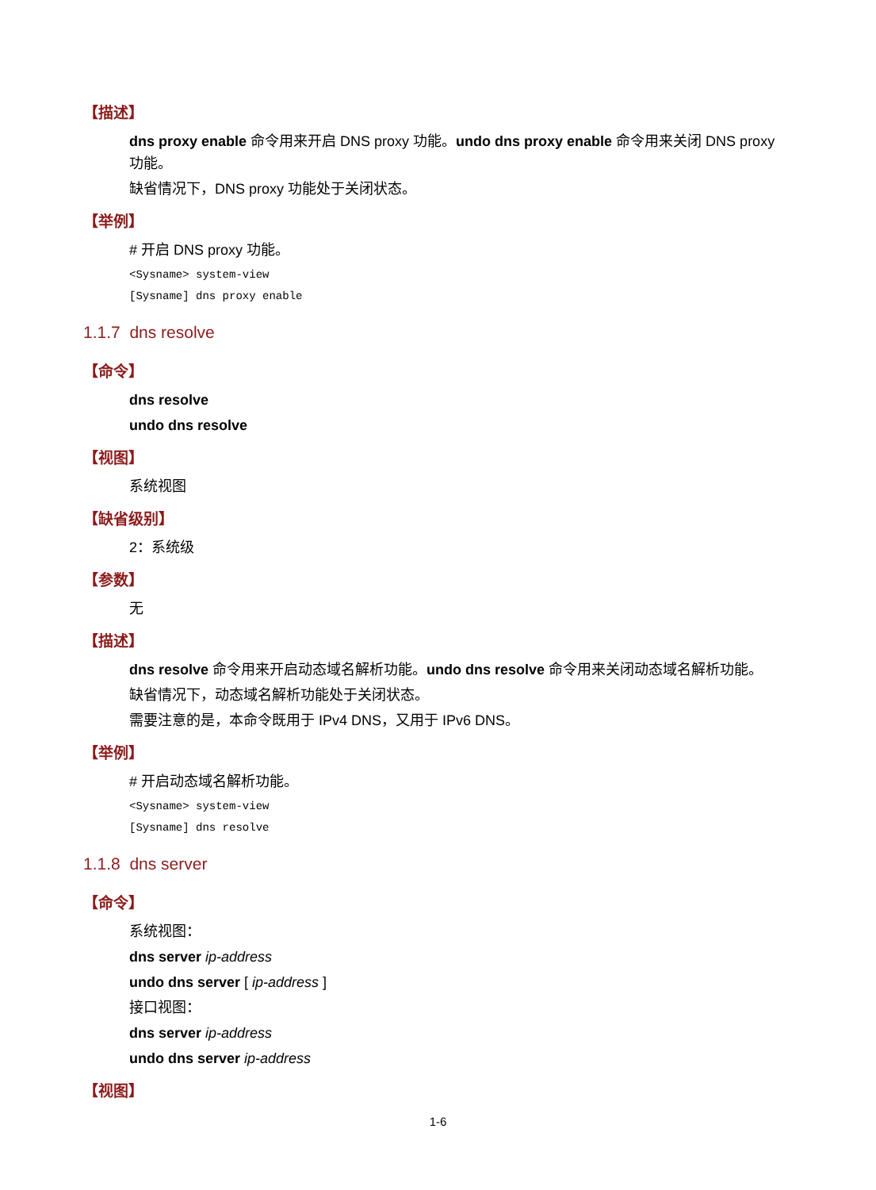【描述】
dns proxy enable 命令用来开启 DNS proxy 功能。undo dns proxy enable 命令用来关闭 DNS proxy 功能。
缺省情况下，DNS proxy 功能处于关闭状态。
【举例】
# 开启 DNS proxy 功能。
<Sysname> system-view
[Sysname] dns proxy enable
1.1.7 dns resolve
【命令】
dns resolve
undo dns resolve
【视图】
系统视图
【缺省级别】
2：系统级
【参数】
无
【描述】
dns resolve 命令用来开启动态域名解析功能。undo dns resolve 命令用来关闭动态域名解析功能。
缺省情况下，动态域名解析功能处于关闭状态。
需要注意的是，本命令既用于 IPv4 DNS，又用于 IPv6 DNS。
【举例】
# 开启动态域名解析功能。
<Sysname> system-view
[Sysname] dns resolve
1.1.8 dns server
【命令】
系统视图：
dns server ip-address
undo dns server [ ip-address ]
接口视图：
dns server ip-address
undo dns server ip-address
【视图】
1-6